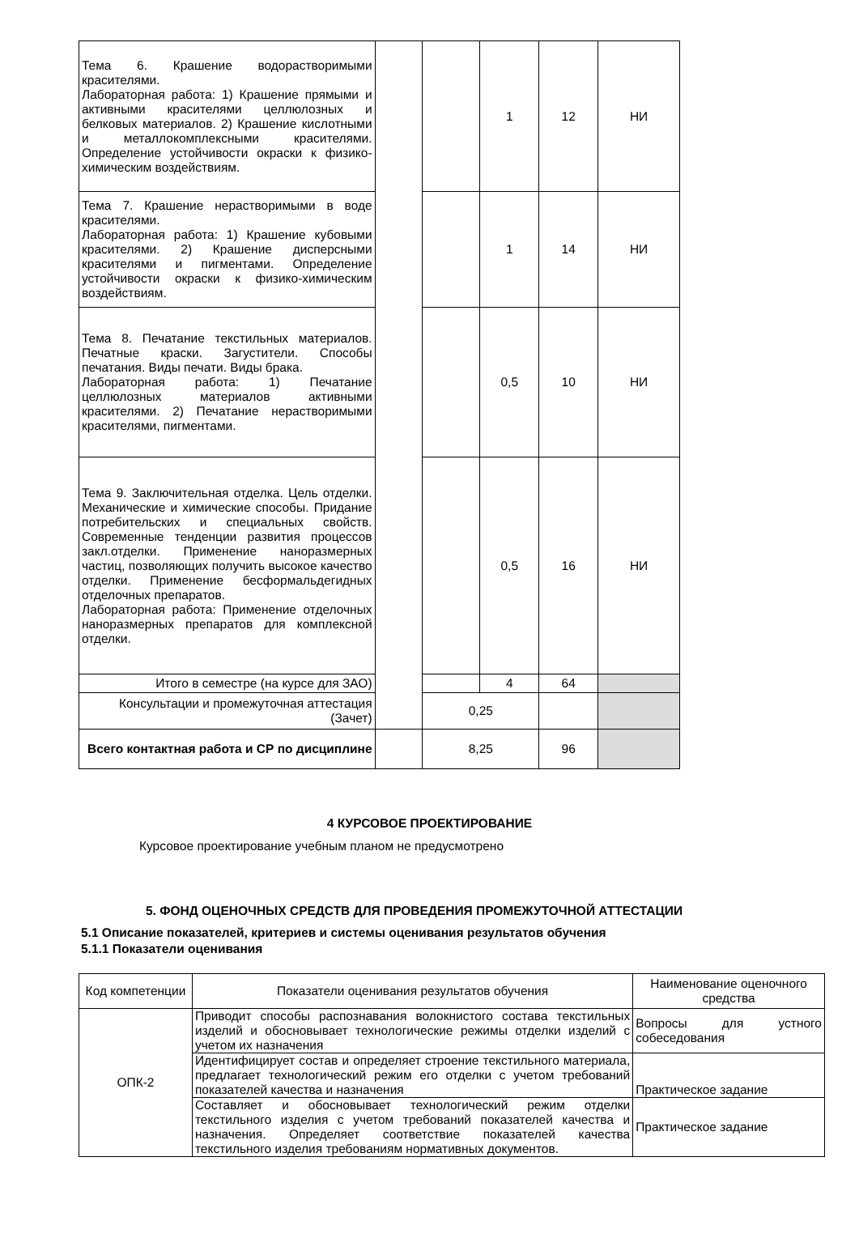| Тема 6. Крашение водорастворимыми красителями. Лабораторная работа: 1) Крашение прямыми и активными красителями целлюлозных и белковых материалов. 2) Крашение кислотными и металлокомплексными красителями. Определение устойчивости окраски к физико-химическим воздействиям. | | | 1 | 12 | НИ |
| Тема 7. Крашение нерастворимыми в воде красителями. Лабораторная работа: 1) Крашение кубовыми красителями. 2) Крашение дисперсными красителями и пигментами. Определение устойчивости окраски к физико-химическим воздействиям. | | | 1 | 14 | НИ |
| Тема 8. Печатание текстильных материалов. Печатные краски. Загустители. Способы печатания. Виды печати. Виды брака. Лабораторная работа: 1) Печатание целлюлозных материалов активными красителями. 2) Печатание нерастворимыми красителями, пигментами. | | | 0,5 | 10 | НИ |
| Тема 9. Заключительная отделка. Цель отделки. Механические и химические способы. Придание потребительских и специальных свойств. Современные тенденции развития процессов закл.отделки. Применение наноразмерных частиц, позволяющих получить высокое качество отделки. Применение бесформальдегидных отделочных препаратов. Лабораторная работа: Применение отделочных наноразмерных препаратов для комплексной отделки. | | | 0,5 | 16 | НИ |
| Итого в семестре (на курсе для ЗАО) | | | 4 | 64 | |
| Консультации и промежуточная аттестация (Зачет) | | 0,25 | | | |
| Всего контактная работа и СР по дисциплине | | 8,25 | | 96 | |
4 КУРСОВОЕ ПРОЕКТИРОВАНИЕ
Курсовое проектирование учебным планом не предусмотрено
5. ФОНД ОЦЕНОЧНЫХ СРЕДСТВ ДЛЯ ПРОВЕДЕНИЯ ПРОМЕЖУТОЧНОЙ АТТЕСТАЦИИ
5.1 Описание показателей, критериев и системы оценивания результатов обучения
5.1.1 Показатели оценивания
| Код компетенции | Показатели оценивания результатов обучения | Наименование оценочного средства |
| ОПК-2 | Приводит способы распознавания волокнистого состава текстильных изделий и обосновывает технологические режимы отделки изделий с учетом их назначения | Вопросы для устного собеседования |
| | Идентифицирует состав и определяет строение текстильного материала, предлагает технологический режим его отделки с учетом требований показателей качества и назначения | Практическое задание |
| | Составляет и обосновывает технологический режим отделки текстильного изделия с учетом требований показателей качества и назначения. Определяет соответствие показателей качества текстильного изделия требованиям нормативных документов. | Практическое задание |